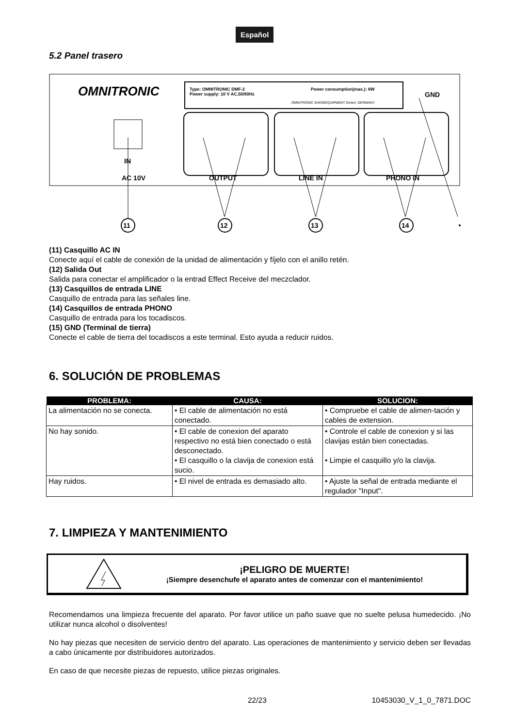Español
5.2 Panel trasero
OMNITRONIC
Type: OMNITRONIC DMF-2
Power supply: 10 V AC,50/60Hz
Power consumption(max.): 6W
OMNITRONIC SHOWEQUIPMENT GmbH, GERMANY
GND
IN
AC 10V
OUTPUT
LINE IN
PHONO IN
11
12
13
14
(11) Casquillo AC IN
Conecte aquí el cable de conexión de la unidad de alimentación y fíjelo con el anillo retén.
(12) Salida Out
Salida para conectar el amplificador o la entrad Effect Receive del meczclador.
(13) Casquillos de entrada LINE
Casquillo de entrada para las señales line.
(14) Casquillos de entrada PHONO
Casquillo de entrada para los tocadiscos.
(15) GND (Terminal de tierra)
Conecte el cable de tierra del tocadiscos a este terminal. Esto ayuda a reducir ruidos.
6. SOLUCIÓN DE PROBLEMAS
| PROBLEMA: | CAUSA: | SOLUCION: |
| --- | --- | --- |
| La alimentación no se conecta. | • El cable de alimentación no está conectado. | • Compruebe el cable de alimen-tación y cables de extension. |
| No hay sonido. | • El cable de conexion del aparato respectivo no está bien conectado o está desconectado. • El casquillo o la clavija de conexion está sucio. | • Controle el cable de conexion y si las clavijas están bien conectadas. • Limpie el casquillo y/o la clavija. |
| Hay ruidos. | • El nivel de entrada es demasiado alto. | • Ajuste la señal de entrada mediante el regulador "Input". |
7. LIMPIEZA Y MANTENIMIENTO
¡PELIGRO DE MUERTE!
¡Siempre desenchufe el aparato antes de comenzar con el mantenimiento!
Recomendamos una limpieza frecuente del aparato. Por favor utilice un paño suave que no suelte pelusa humedecido. ¡No utilizar nunca alcohol o disolventes!
No hay piezas que necesiten de servicio dentro del aparato. Las operaciones de mantenimiento y servicio deben ser llevadas a cabo únicamente por distribuidores autorizados.
En caso de que necesite piezas de repuesto, utilice piezas originales.
22/23 10453030_V_1_0_7871.DOC